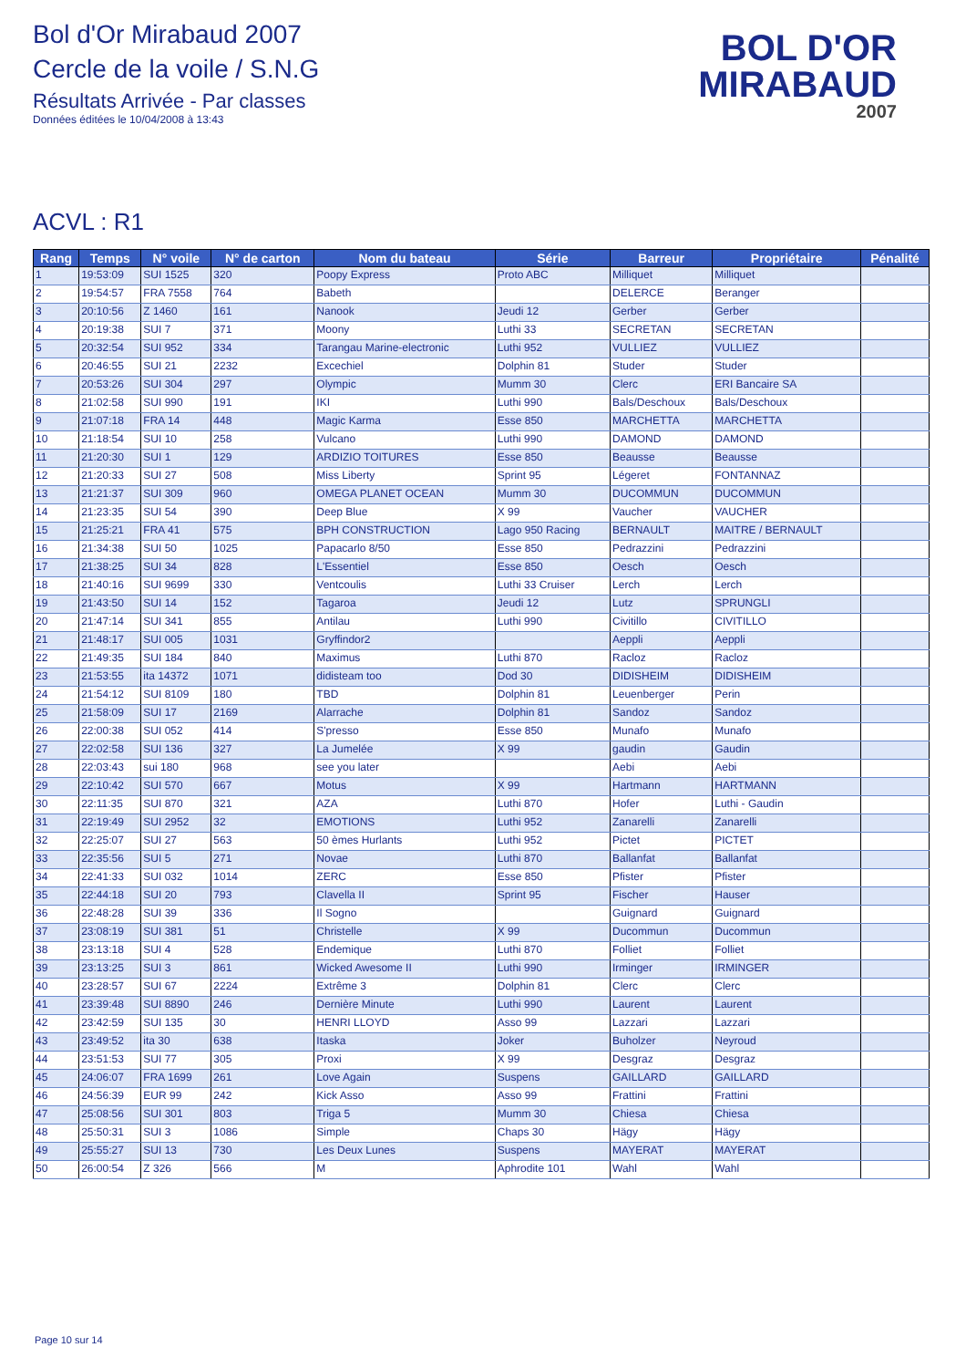Bol d'Or Mirabaud 2007
Cercle de la voile / S.N.G
Résultats Arrivée - Par classes
Données éditées le 10/04/2008 à 13:43
BOL D'OR
MIRABAUD
2007
ACVL : R1
| Rang | Temps | N° voile | N° de carton | Nom du bateau | Série | Barreur | Propriétaire | Pénalité |
| --- | --- | --- | --- | --- | --- | --- | --- | --- |
| 1 | 19:53:09 | SUI 1525 | 320 | Poopy Express | Proto ABC | Milliquet | Milliquet | |
| 2 | 19:54:57 | FRA 7558 | 764 | Babeth | | DELERCE | Beranger | |
| 3 | 20:10:56 | Z 1460 | 161 | Nanook | Jeudi 12 | Gerber | Gerber | |
| 4 | 20:19:38 | SUI 7 | 371 | Moony | Luthi 33 | SECRETAN | SECRETAN | |
| 5 | 20:32:54 | SUI 952 | 334 | Tarangau Marine-electronic | Luthi 952 | VULLIEZ | VULLIEZ | |
| 6 | 20:46:55 | SUI 21 | 2232 | Excechiel | Dolphin 81 | Studer | Studer | |
| 7 | 20:53:26 | SUI 304 | 297 | Olympic | Mumm 30 | Clerc | ERI Bancaire SA | |
| 8 | 21:02:58 | SUI 990 | 191 | IKI | Luthi 990 | Bals/Deschoux | Bals/Deschoux | |
| 9 | 21:07:18 | FRA 14 | 448 | Magic Karma | Esse 850 | MARCHETTA | MARCHETTA | |
| 10 | 21:18:54 | SUI 10 | 258 | Vulcano | Luthi 990 | DAMOND | DAMOND | |
| 11 | 21:20:30 | SUI 1 | 129 | ARDIZIO TOITURES | Esse 850 | Beausse | Beausse | |
| 12 | 21:20:33 | SUI 27 | 508 | Miss Liberty | Sprint 95 | Légeret | FONTANNAZ | |
| 13 | 21:21:37 | SUI 309 | 960 | OMEGA PLANET OCEAN | Mumm 30 | DUCOMMUN | DUCOMMUN | |
| 14 | 21:23:35 | SUI 54 | 390 | Deep Blue | X 99 | Vaucher | VAUCHER | |
| 15 | 21:25:21 | FRA 41 | 575 | BPH CONSTRUCTION | Lago 950 Racing | BERNAULT | MAITRE / BERNAULT | |
| 16 | 21:34:38 | SUI 50 | 1025 | Papacarlo 8/50 | Esse 850 | Pedrazzini | Pedrazzini | |
| 17 | 21:38:25 | SUI 34 | 828 | L'Essentiel | Esse 850 | Oesch | Oesch | |
| 18 | 21:40:16 | SUI 9699 | 330 | Ventcoulis | Luthi 33 Cruiser | Lerch | Lerch | |
| 19 | 21:43:50 | SUI 14 | 152 | Tagaroa | Jeudi 12 | Lutz | SPRUNGLI | |
| 20 | 21:47:14 | SUI 341 | 855 | Antilau | Luthi 990 | Civitillo | CIVITILLO | |
| 21 | 21:48:17 | SUI 005 | 1031 | Gryffindor2 | | Aeppli | Aeppli | |
| 22 | 21:49:35 | SUI 184 | 840 | Maximus | Luthi 870 | Racloz | Racloz | |
| 23 | 21:53:55 | ita 14372 | 1071 | didisteam too | Dod 30 | DIDISHEIM | DIDISHEIM | |
| 24 | 21:54:12 | SUI 8109 | 180 | TBD | Dolphin 81 | Leuenberger | Perin | |
| 25 | 21:58:09 | SUI 17 | 2169 | Alarrache | Dolphin 81 | Sandoz | Sandoz | |
| 26 | 22:00:38 | SUI 052 | 414 | S'presso | Esse 850 | Munafo | Munafo | |
| 27 | 22:02:58 | SUI 136 | 327 | La Jumelée | X 99 | gaudin | Gaudin | |
| 28 | 22:03:43 | sui 180 | 968 | see you later | | Aebi | Aebi | |
| 29 | 22:10:42 | SUI 570 | 667 | Motus | X 99 | Hartmann | HARTMANN | |
| 30 | 22:11:35 | SUI 870 | 321 | AZA | Luthi 870 | Hofer | Luthi - Gaudin | |
| 31 | 22:19:49 | SUI 2952 | 32 | EMOTIONS | Luthi 952 | Zanarelli | Zanarelli | |
| 32 | 22:25:07 | SUI 27 | 563 | 50 èmes Hurlants | Luthi 952 | Pictet | PICTET | |
| 33 | 22:35:56 | SUI 5 | 271 | Novae | Luthi 870 | Ballanfat | Ballanfat | |
| 34 | 22:41:33 | SUI 032 | 1014 | ZERC | Esse 850 | Pfister | Pfister | |
| 35 | 22:44:18 | SUI 20 | 793 | Clavella II | Sprint 95 | Fischer | Hauser | |
| 36 | 22:48:28 | SUI 39 | 336 | Il Sogno | | Guignard | Guignard | |
| 37 | 23:08:19 | SUI 381 | 51 | Christelle | X 99 | Ducommun | Ducommun | |
| 38 | 23:13:18 | SUI 4 | 528 | Endemique | Luthi 870 | Folliet | Folliet | |
| 39 | 23:13:25 | SUI 3 | 861 | Wicked Awesome II | Luthi 990 | Irminger | IRMINGER | |
| 40 | 23:28:57 | SUI 67 | 2224 | Extrême 3 | Dolphin 81 | Clerc | Clerc | |
| 41 | 23:39:48 | SUI 8890 | 246 | Dernière Minute | Luthi 990 | Laurent | Laurent | |
| 42 | 23:42:59 | SUI 135 | 30 | HENRI LLOYD | Asso 99 | Lazzari | Lazzari | |
| 43 | 23:49:52 | ita 30 | 638 | Itaska | Joker | Buholzer | Neyroud | |
| 44 | 23:51:53 | SUI 77 | 305 | Proxi | X 99 | Desgraz | Desgraz | |
| 45 | 24:06:07 | FRA 1699 | 261 | Love Again | Suspens | GAILLARD | GAILLARD | |
| 46 | 24:56:39 | EUR 99 | 242 | Kick Asso | Asso 99 | Frattini | Frattini | |
| 47 | 25:08:56 | SUI 301 | 803 | Triga 5 | Mumm 30 | Chiesa | Chiesa | |
| 48 | 25:50:31 | SUI 3 | 1086 | Simple | Chaps 30 | Hägy | Hägy | |
| 49 | 25:55:27 | SUI 13 | 730 | Les Deux Lunes | Suspens | MAYERAT | MAYERAT | |
| 50 | 26:00:54 | Z 326 | 566 | M | Aphrodite 101 | Wahl | Wahl | |
Page 10 sur 14